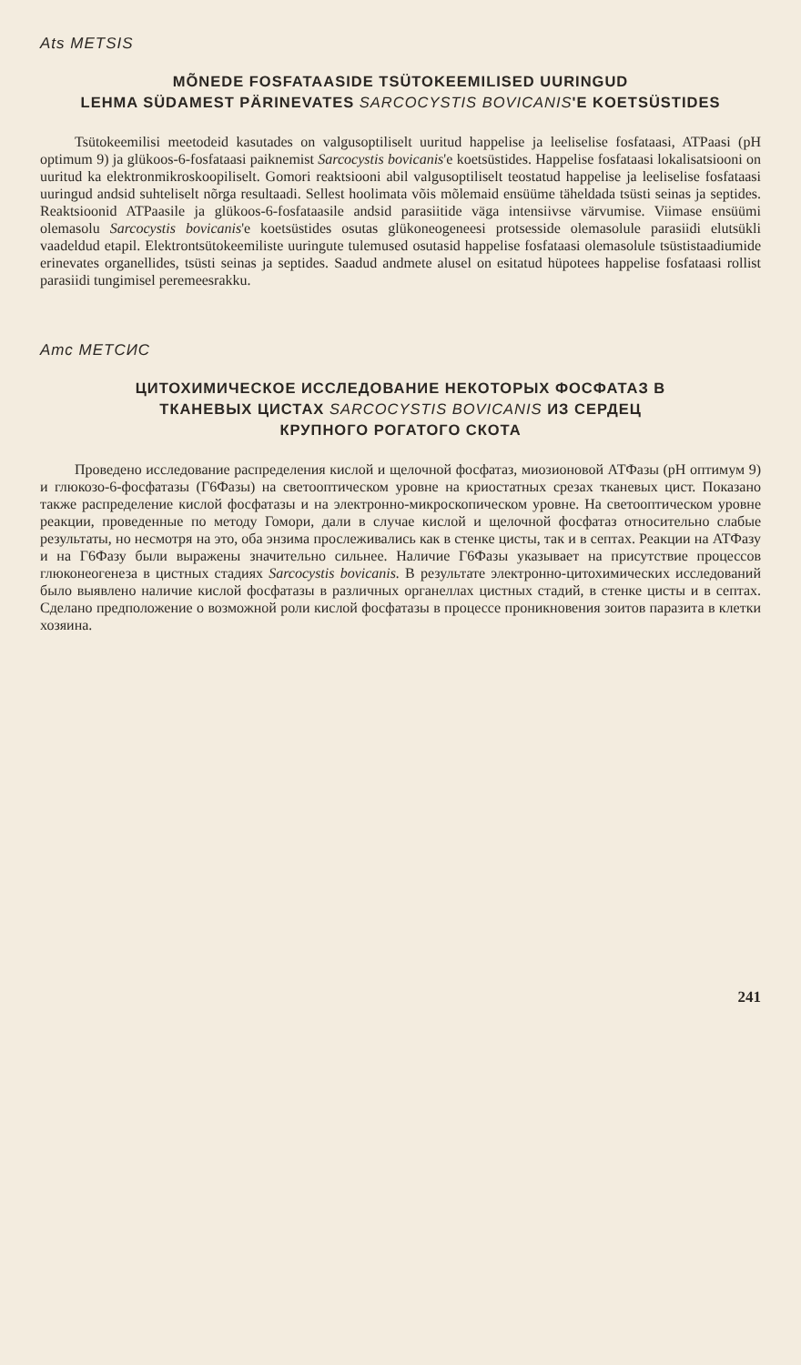Ats METSIS
MÕNEDE FOSFATAASIDE TSÜTOKEEMILISED UURINGUD
LEHMA SÜDAMEST PÄRINEVATES SARCOCYSTIS BOVICANIS'E KOETSÜSTIDES
Tsütokeemilisi meetodeid kasutades on valgusoptiliselt uuritud happelise ja leeliselise fosfataasi, ATPaasi (pH optimum 9) ja glükoos-6-fosfataasi paiknemist Sarcocystis bovicanis'e koetsüstides. Happelise fosfataasi lokalisatsiooni on uuritud ka elektronmikroskoopiliselt. Gomori reaktsiooni abil valgusoptiliselt teostatud happelise ja leeliselise fosfataasi uuringud andsid suhteliselt nõrga resultaadi. Sellest hoolimata võis mõlemaid ensüüme täheldada tsüsti seinas ja septides. Reaktsioonid ATPaasile ja glükoos-6-fosfataasile andsid parasiitide väga intensiivse värvumise. Viimase ensüümi olemasolu Sarcocystis bovicanis'e koetsüstides osutas glükoneogeneesi protsesside olemasolule parasiidi elutsükli vaadeldud etapil. Elektrontsütokeemiliste uuringute tulemused osutasid happelise fosfataasi olemasolule tsüstistaadiumide erinevates organellides, tsüsti seinas ja septides. Saadud andmete alusel on esitatud hüpotees happelise fosfataasi rollist parasiidi tungimisel peremeesrakku.
Атс МЕТСИС
ЦИТОХИМИЧЕСКОЕ ИССЛЕДОВАНИЕ НЕКОТОРЫХ ФОСФАТАЗ В
ТКАНЕВЫХ ЦИСТАХ SARCOCYSTIS BOVICANIS ИЗ СЕРДЕЦ
КРУПНОГО РОГАТОГО СКОТА
Проведено исследование распределения кислой и щелочной фосфатаз, миозионовой АТФазы (pH оптимум 9) и глюкозо-6-фосфатазы (Г6Фазы) на светооптическом уровне на криостатных срезах тканевых цист. Показано также распределение кислой фосфатазы и на электронно-микроскопическом уровне. На светооптическом уровне реакции, проведенные по методу Гомори, дали в случае кислой и щелочной фосфатаз относительно слабые результаты, но несмотря на это, оба энзима прослеживались как в стенке цисты, так и в септах. Реакции на АТФазу и на Г6Фазу были выражены значительно сильнее. Наличие Г6Фазы указывает на присутствие процессов глюконеогенеза в цистных стадиях Sarcocystis bovicanis. В результате электронно-цитохимических исследований было выявлено наличие кислой фосфатазы в различных органеллах цистных стадий, в стенке цисты и в септах. Сделано предположение о возможной роли кислой фосфатазы в процессе проникновения зоитов паразита в клетки хозяина.
241